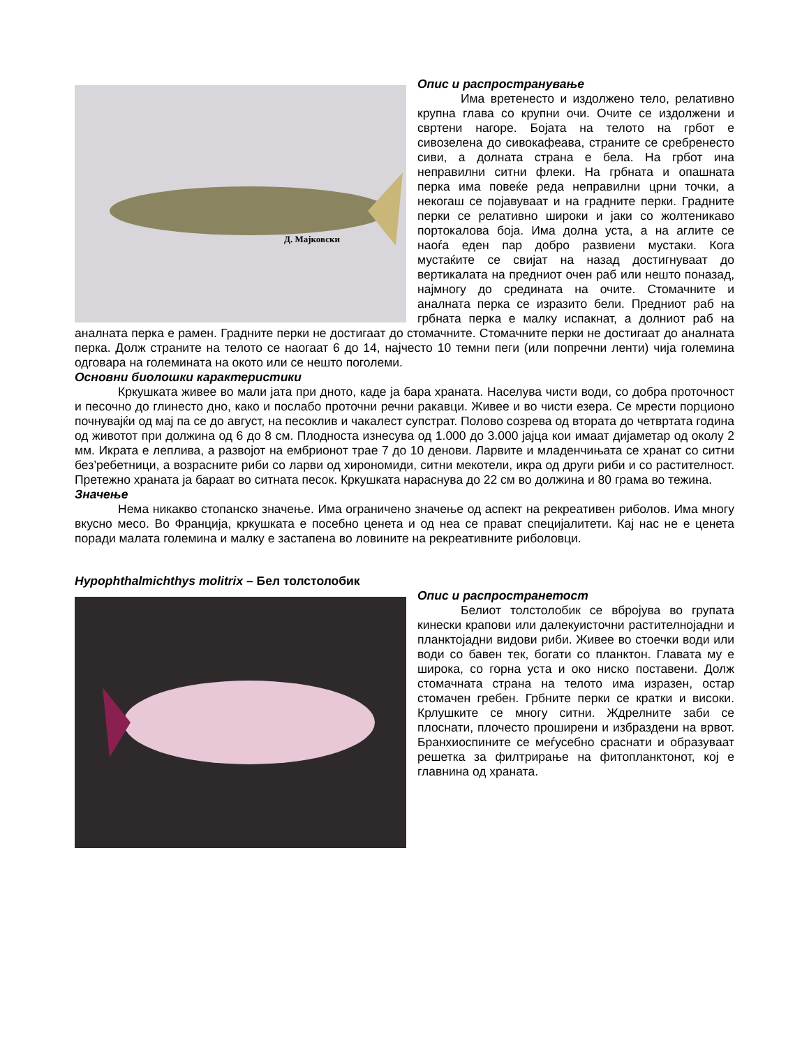Д. Мајковски
Опис и распространување
Има вретенесто и издолжено тело, релативно крупна глава со крупни очи. Очите се издолжени и свртени нагоре. Бојата на телото на грбот е сивозелена до сивокафеава, страните се сребренесто сиви, а долната страна е бела. На грбот ина неправилни ситни флеки. На грбната и опашната перка има повеќе реда неправилни црни точки, а некогаш се појавуваат и на градните перки. Градните перки се релативно широки и јаки со жолтеникаво портокалова боја. Има долна уста, а на аглите се наоѓа еден пар добро развиени мустаки. Кога мустаќите се свијат на назад достигнуваат до вертикалата на предниот очен раб или нешто поназад, најмногу до средината на очите. Стомачните и аналната перка се изразито бели. Предниот раб на грбната перка е малку испакнат, а долниот раб на аналната перка е рамен. Градните перки не достигаат до стомачните. Стомачните перки не достигаат до аналната перка. Долж страните на телото се наогаат 6 до 14, најчесто 10 темни пеги (или попречни ленти) чија големина одговара на големината на окото или се нешто поголеми.
Основни биолошки карактеристики
Кркушката живее во мали јата при дното, каде ја бара храната. Населува чисти води, со добра проточност и песочно до глинесто дно, како и послабо проточни речни ракавци. Живее и во чисти езера. Се мрести порционо почнувајќи од мај па се до август, на песоклив и чакалест супстрат. Полово созрева од втората до четвртата година од животот при должина од 6 до 8 см. Плодноста изнесува од 1.000 до 3.000 јајца кои имаат дијаметар од околу 2 мм. Икрата е леплива, а развојот на ембрионот трае 7 до 10 денови. Ларвите и младенчињата се хранат со ситни без’ребетници, а возрасните риби со ларви од хирономиди, ситни мекотели, икра од други риби и со растителност. Претежно храната ја бараат во ситната песок. Кркушката нараснува до 22 см во должина и 80 грама во тежина.
Значење
Нема никакво стопанско значење. Има ограничено значење од аспект на рекреативен риболов. Има многу вкусно месо. Во Франција, кркушката е посебно ценета и од неа се прават специјалитети. Кај нас не е ценета поради малата големина и малку е застапена во ловините на рекреативните риболовци.
Hypophthalmichthys molitrix – Бел толстолобик
Опис и распространетост
Белиот толстолобик се вбројува во групата кинески крапови или далекуисточни растителнојадни и планктојадни видови риби. Живее во стоечки води или води со бавен тек, богати со планктон. Главата му е широка, со горна уста и око ниско поставени. Долж стомачната страна на телото има изразен, остар стомачен гребен. Грбните перки се кратки и високи. Крлушките се многу ситни. Ждрелните заби се плоснати, плочесто проширени и избраздени на врвот. Бранхиоспините се меѓусебно сраснати и образуваат решетка за филтрирање на фитопланктонот, кој е главнина од храната.